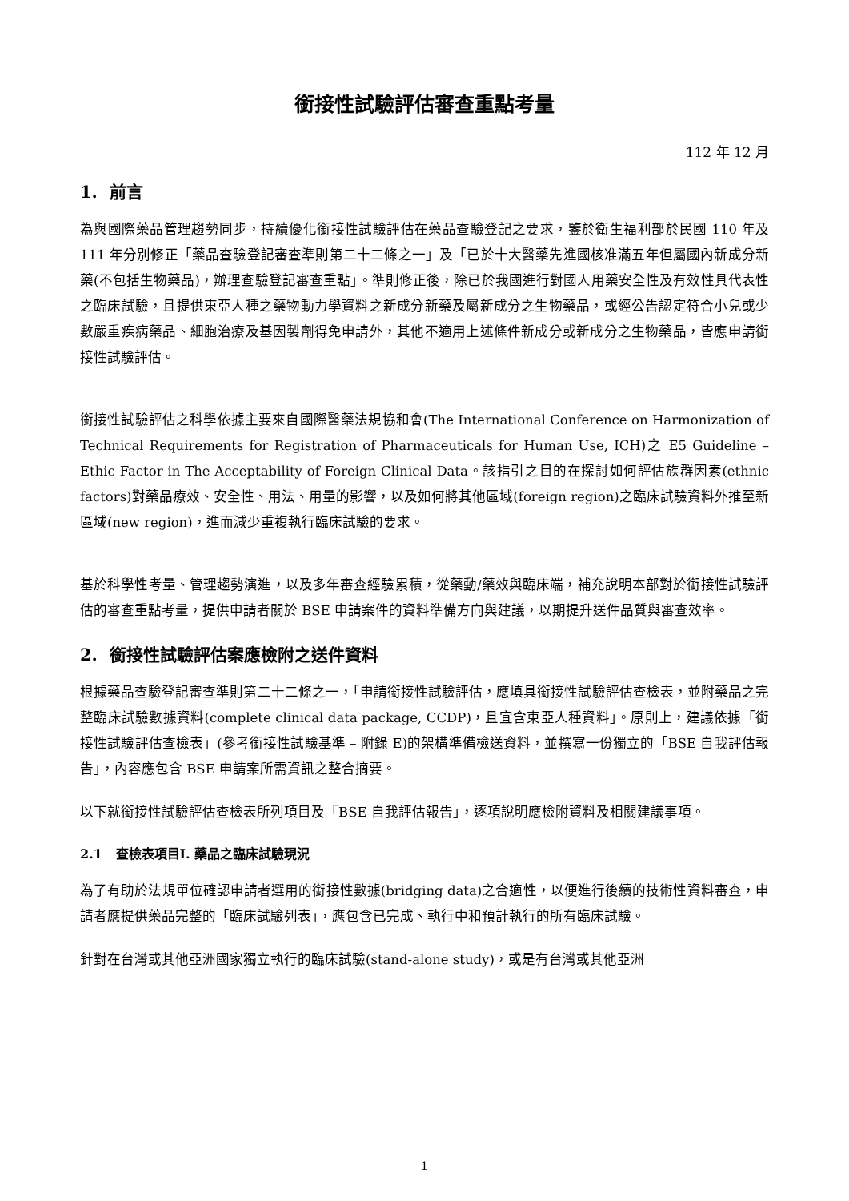銜接性試驗評估審查重點考量
112 年 12 月
1. 前言
為與國際藥品管理趨勢同步，持續優化銜接性試驗評估在藥品查驗登記之要求，鑒於衛生福利部於民國 110 年及 111 年分別修正「藥品查驗登記審查準則第二十二條之一」及「已於十大醫藥先進國核准滿五年但屬國內新成分新藥(不包括生物藥品)，辦理查驗登記審查重點」。準則修正後，除已於我國進行對國人用藥安全性及有效性具代表性之臨床試驗，且提供東亞人種之藥物動力學資料之新成分新藥及屬新成分之生物藥品，或經公告認定符合小兒或少數嚴重疾病藥品、細胞治療及基因製劑得免申請外，其他不適用上述條件新成分或新成分之生物藥品，皆應申請銜接性試驗評估。
銜接性試驗評估之科學依據主要來自國際醫藥法規協和會(The International Conference on Harmonization of Technical Requirements for Registration of Pharmaceuticals for Human Use, ICH)之 E5 Guideline – Ethic Factor in The Acceptability of Foreign Clinical Data。該指引之目的在探討如何評估族群因素(ethnic factors)對藥品療效、安全性、用法、用量的影響，以及如何將其他區域(foreign region)之臨床試驗資料外推至新區域(new region)，進而減少重複執行臨床試驗的要求。
基於科學性考量、管理趨勢演進，以及多年審查經驗累積，從藥動/藥效與臨床端，補充說明本部對於銜接性試驗評估的審查重點考量，提供申請者關於 BSE 申請案件的資料準備方向與建議，以期提升送件品質與審查效率。
2. 銜接性試驗評估案應檢附之送件資料
根據藥品查驗登記審查準則第二十二條之一，「申請銜接性試驗評估，應填具銜接性試驗評估查檢表，並附藥品之完整臨床試驗數據資料(complete clinical data package, CCDP)，且宜含東亞人種資料」。原則上，建議依據「銜接性試驗評估查檢表」(參考銜接性試驗基準 – 附錄 E)的架構準備檢送資料，並撰寫一份獨立的「BSE 自我評估報告」，內容應包含 BSE 申請案所需資訊之整合摘要。
以下就銜接性試驗評估查檢表所列項目及「BSE 自我評估報告」，逐項說明應檢附資料及相關建議事項。
2.1 查檢表項目I. 藥品之臨床試驗現況
為了有助於法規單位確認申請者選用的銜接性數據(bridging data)之合適性，以便進行後續的技術性資料審查，申請者應提供藥品完整的「臨床試驗列表」，應包含已完成、執行中和預計執行的所有臨床試驗。
針對在台灣或其他亞洲國家獨立執行的臨床試驗(stand-alone study)，或是有台灣或其他亞洲
1